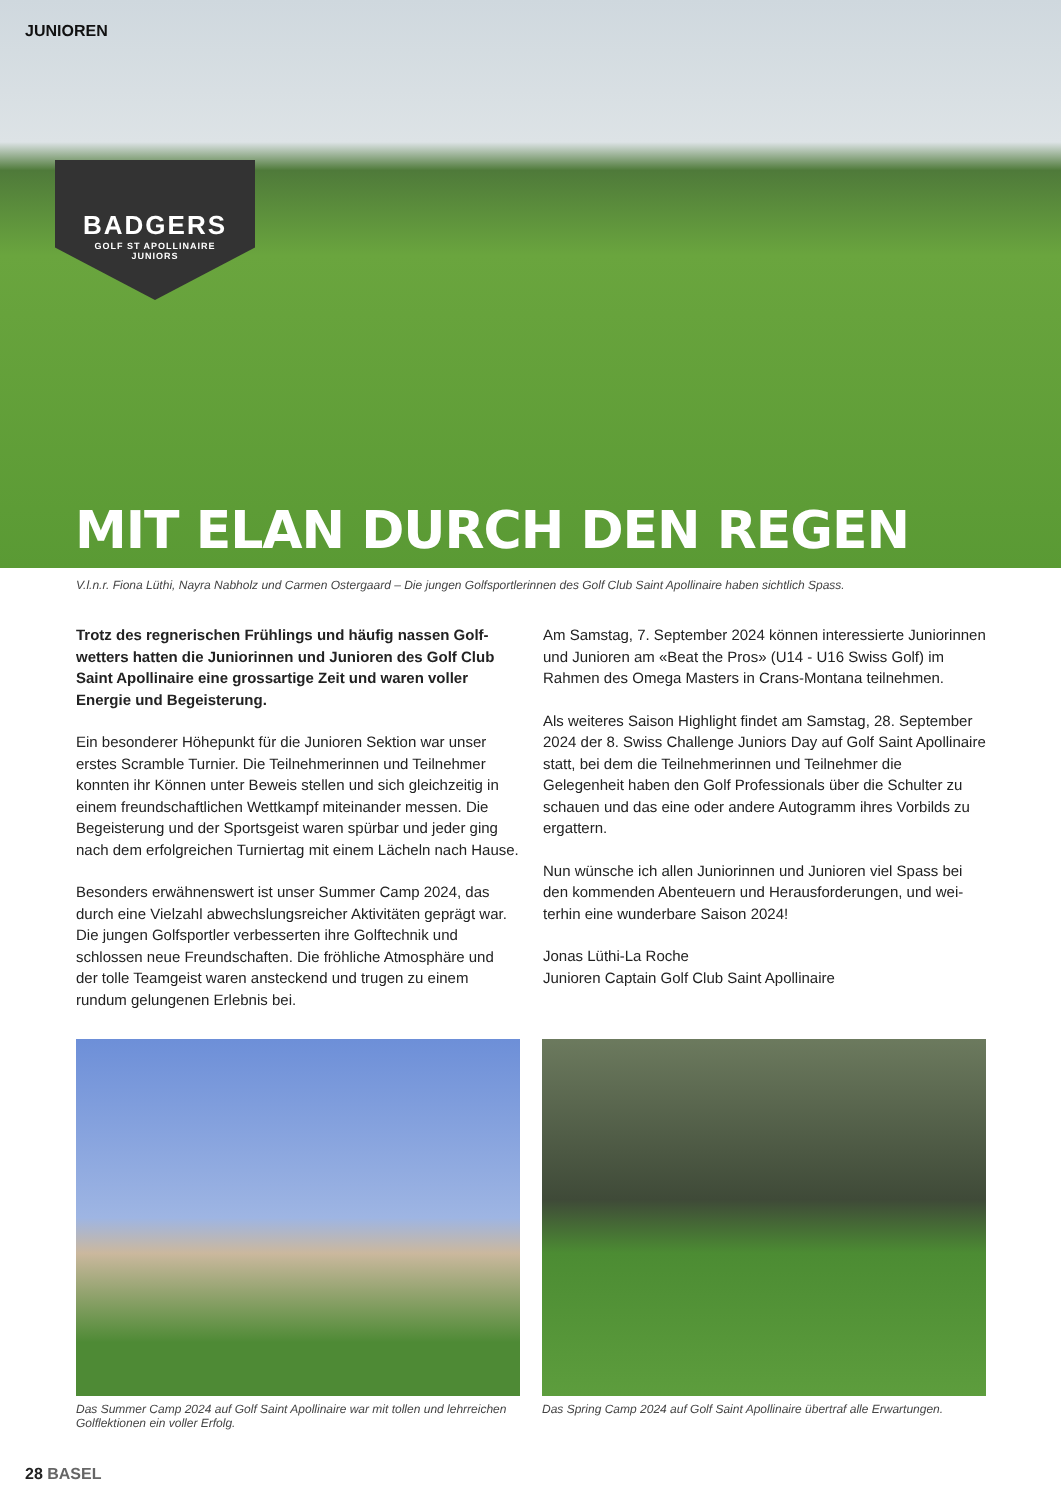JUNIOREN
BADGERS
GOLF ST APOLLINAIRE
JUNIORS
MIT ELAN DURCH DEN REGEN
V.l.n.r. Fiona Lüthi, Nayra Nabholz und Carmen Ostergaard – Die jungen Golfsportlerinnen des Golf Club Saint Apollinaire haben sichtlich Spass.
Trotz des regnerischen Frühlings und häufig nassen Golf­wetters hatten die Juniorinnen und Junioren des Golf Club Saint Apollinaire eine grossartige Zeit und waren voller Energie und Begeisterung.
Ein besonderer Höhepunkt für die Junioren Sektion war unser erstes Scramble Turnier. Die Teilnehmerinnen und Teilnehmer konn­ten ihr Können unter Beweis stellen und sich gleichzeitig in einem freundschaftlichen Wettkampf miteinander messen. Die Begeiste­rung und der Sportsgeist waren spürbar und jeder ging nach dem erfolgreichen Turniertag mit einem Lächeln nach Hause.
Besonders erwähnenswert ist unser Summer Camp 2024, das durch eine Vielzahl abwechslungsreicher Aktivitäten geprägt war. Die jungen Golfsportler verbesserten ihre Golftechnik und schlossen neue Freundschaften. Die fröhliche Atmosphäre und der tolle Teamgeist waren ansteckend und trugen zu einem rundum gelungenen Erlebnis bei.
Am Samstag, 7. September 2024 können interessierte Juniorin­nen und Junioren am «Beat the Pros» (U14 - U16 Swiss Golf) im Rahmen des Omega Masters in Crans-Montana teilnehmen.
Als weiteres Saison Highlight findet am Samstag, 28. September 2024 der 8. Swiss Challenge Juniors Day auf Golf Saint Apollinaire statt, bei dem die Teilnehmerinnen und Teilnehmer die Gelegenheit haben den Golf Professionals über die Schulter zu schauen und das eine oder andere Autogramm ihres Vorbilds zu ergattern.
Nun wünsche ich allen Juniorinnen und Junioren viel Spass bei den kommenden Abenteuern und Herausforderungen, und wei­terhin eine wunderbare Saison 2024!
Jonas Lüthi-La Roche
Junioren Captain Golf Club Saint Apollinaire
Das Summer Camp 2024 auf Golf Saint Apollinaire war mit tollen und lehrreichen Golflektionen ein voller Erfolg.
Das Spring Camp 2024 auf Golf Saint Apollinaire übertraf alle Erwartungen.
28 BASEL